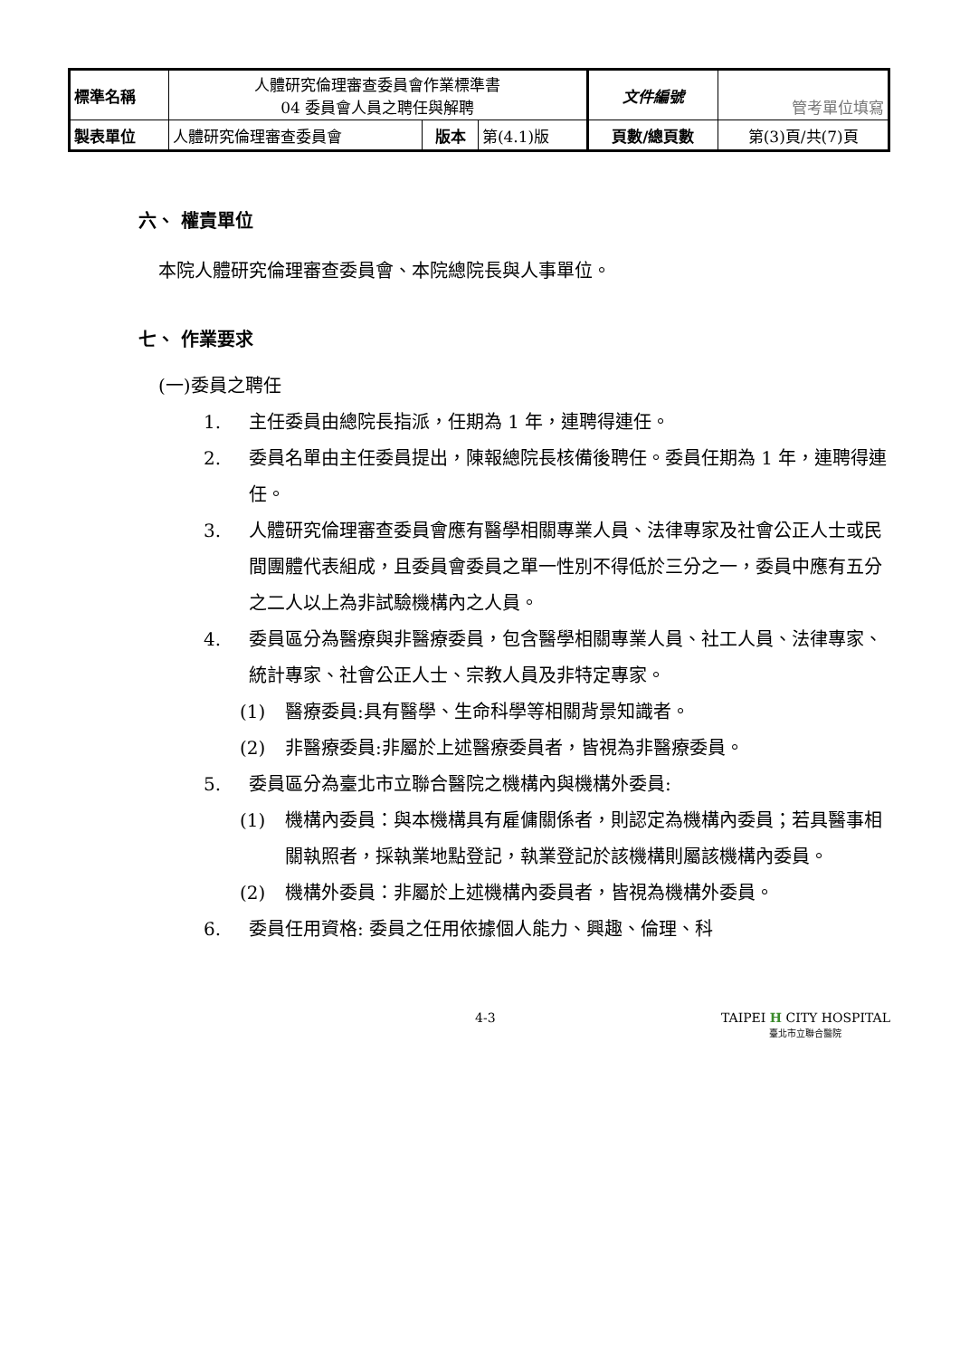| 標準名稱 | 人體研究倫理審查委員會作業標準書 04 委員會人員之聘任與解聘 | | | 文件編號 | 管考單位填寫 |
| 製表單位 | 人體研究倫理審查委員會 | 版本 | 第(4.1)版 | 頁數/總頁數 | 第(3)頁/共(7)頁 |
六、 權責單位
本院人體研究倫理審查委員會、本院總院長與人事單位。
七、 作業要求
(一)委員之聘任
1. 主任委員由總院長指派，任期為 1 年，連聘得連任。
2. 委員名單由主任委員提出，陳報總院長核備後聘任。委員任期為 1 年，連聘得連任。
3. 人體研究倫理審查委員會應有醫學相關專業人員、法律專家及社會公正人士或民間團體代表組成，且委員會委員之單一性別不得低於三分之一，委員中應有五分之二人以上為非試驗機構內之人員。
4. 委員區分為醫療與非醫療委員，包含醫學相關專業人員、社工人員、法律專家、統計專家、社會公正人士、宗教人員及非特定專家。
(1) 醫療委員:具有醫學、生命科學等相關背景知識者。
(2) 非醫療委員:非屬於上述醫療委員者，皆視為非醫療委員。
5. 委員區分為臺北市立聯合醫院之機構內與機構外委員:
(1) 機構內委員：與本機構具有雇傭關係者，則認定為機構內委員；若具醫事相關執照者，採執業地點登記，執業登記於該機構則屬該機構內委員。
(2) 機構外委員：非屬於上述機構內委員者，皆視為機構外委員。
6. 委員任用資格: 委員之任用依據個人能力、興趣、倫理、科
4-3 TAIPEI H CITY HOSPITAL
臺北市立聯合醫院